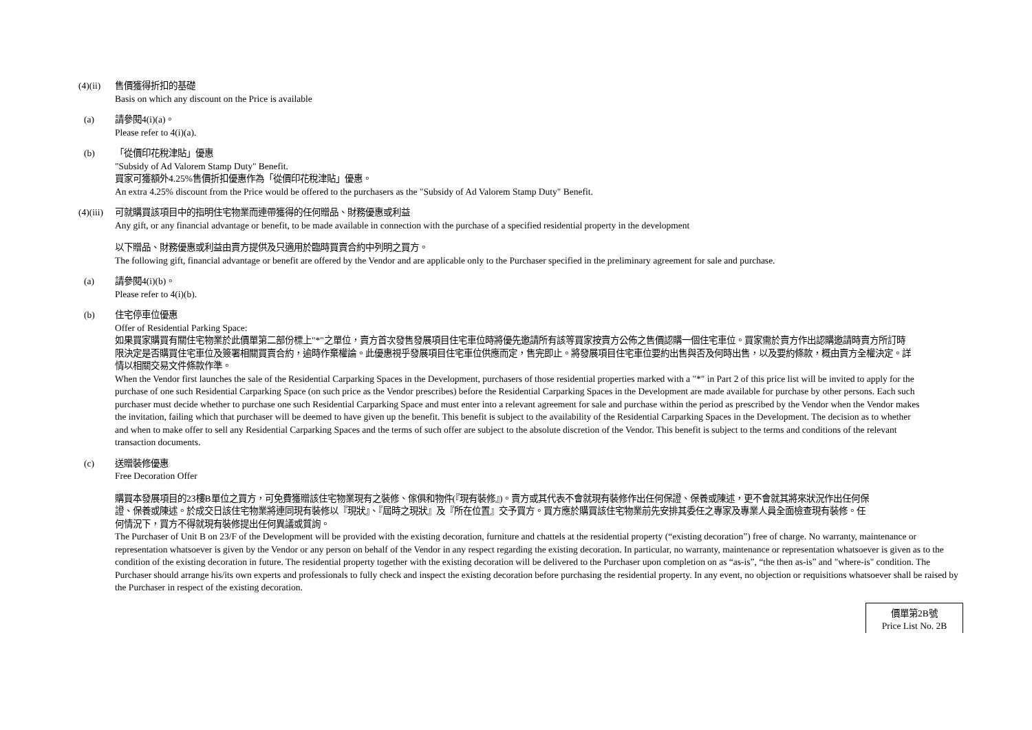(4)(ii)
售價獲得折扣的基礎
Basis on which any discount on the Price is available
(a) 請參閱4(i)(a)。
Please refer to 4(i)(a).
(b) 「從價印花稅津貼」優惠
"Subsidy of Ad Valorem Stamp Duty" Benefit.
買家可獲額外4.25%售價折扣優惠作為「從價印花稅津貼」優惠。
An extra 4.25% discount from the Price would be offered to the purchasers as the "Subsidy of Ad Valorem Stamp Duty" Benefit.
(4)(iii)
可就購買該項目中的指明住宅物業而連帶獲得的任何贈品、財務優惠或利益
Any gift, or any financial advantage or benefit, to be made available in connection with the purchase of a specified residential property in the development
以下贈品、財務優惠或利益由賣方提供及只適用於臨時買賣合約中列明之買方。
The following gift, financial advantage or benefit are offered by the Vendor and are applicable only to the Purchaser specified in the preliminary agreement for sale and purchase.
(a) 請參閱4(i)(b)。
Please refer to 4(i)(b).
(b) 住宅停車位優惠
Offer of Residential Parking Space:
如果買家購買有關住宅物業於此價單第二部份標上"*"之單位，賣方首次發售發展項目住宅車位時將優先邀請所有該等買家按賣方公佈之售價認購一個住宅車位。買家需於賣方作出認購邀請時賣方所訂時限決定是否購買住宅車位及簽署相關買賣合約，逾時作棄權論。此優惠視乎發展項目住宅車位供應而定，售完即止。將發展項目住宅車位要約出售與否及何時出售，以及要約條款，概由賣方全權決定。詳情以相關交易文件條款作準。
When the Vendor first launches the sale of the Residential Carparking Spaces in the Development, purchasers of those residential properties marked with a "*" in Part 2 of this price list will be invited to apply for the purchase of one such Residential Carparking Space (on such price as the Vendor prescribes) before the Residential Carparking Spaces in the Development are made available for purchase by other persons. Each such purchaser must decide whether to purchase one such Residential Carparking Space and must enter into a relevant agreement for sale and purchase within the period as prescribed by the Vendor when the Vendor makes the invitation, failing which that purchaser will be deemed to have given up the benefit. This benefit is subject to the availability of the Residential Carparking Spaces in the Development. The decision as to whether and when to make offer to sell any Residential Carparking Spaces and the terms of such offer are subject to the absolute discretion of the Vendor. This benefit is subject to the terms and conditions of the relevant transaction documents.
(c) 送贈裝修優惠
Free Decoration Offer
購買本發展項目的23樓B單位之買方，可免費獲贈該住宅物業現有之裝修、傢俱和物件(『現有裝修』)。賣方或其代表不會就現有裝修作出任何保證、保養或陳述，更不會就其將來狀況作出任何保證、保養或陳述。於成交日該住宅物業將連同現有裝修以『現狀』、『屆時之現狀』及『所在位置』交予買方。買方應於購買該住宅物業前先安排其委任之專家及專業人員全面檢查現有裝修。任何情況下，買方不得就現有裝修提出任何異議或質詢。
The Purchaser of Unit B on 23/F of the Development will be provided with the existing decoration, furniture and chattels at the residential property (“existing decoration”) free of charge. No warranty, maintenance or representation whatsoever is given by the Vendor or any person on behalf of the Vendor in any respect regarding the existing decoration. In particular, no warranty, maintenance or representation whatsoever is given as to the condition of the existing decoration in future. The residential property together with the existing decoration will be delivered to the Purchaser upon completion on as “as-is”, “the then as-is” and "where-is" condition. The Purchaser should arrange his/its own experts and professionals to fully check and inspect the existing decoration before purchasing the residential property. In any event, no objection or requisitions whatsoever shall be raised by the Purchaser in respect of the existing decoration.
價單第2B號
Price List No. 2B